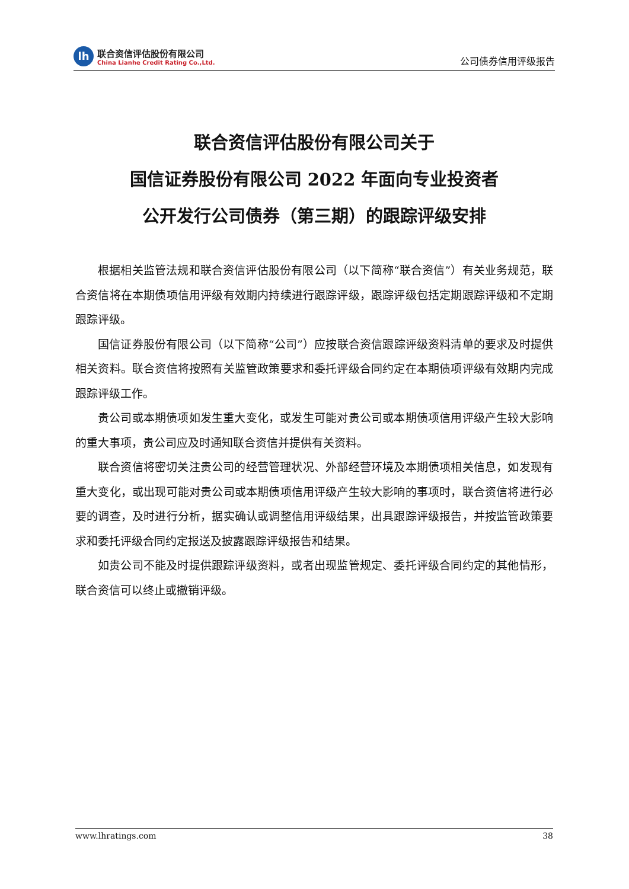lh
联合资信评估股份有限公司
China Lianhe Credit Rating Co.,Ltd.
公司债券信用评级报告
联合资信评估股份有限公司关于
国信证券股份有限公司 2022 年面向专业投资者
公开发行公司债券（第三期）的跟踪评级安排
根据相关监管法规和联合资信评估股份有限公司（以下简称“联合资信”）有关业务规范，联合资信将在本期债项信用评级有效期内持续进行跟踪评级，跟踪评级包括定期跟踪评级和不定期跟踪评级。
国信证券股份有限公司（以下简称“公司”）应按联合资信跟踪评级资料清单的要求及时提供相关资料。联合资信将按照有关监管政策要求和委托评级合同约定在本期债项评级有效期内完成跟踪评级工作。
贵公司或本期债项如发生重大变化，或发生可能对贵公司或本期债项信用评级产生较大影响的重大事项，贵公司应及时通知联合资信并提供有关资料。
联合资信将密切关注贵公司的经营管理状况、外部经营环境及本期债项相关信息，如发现有重大变化，或出现可能对贵公司或本期债项信用评级产生较大影响的事项时，联合资信将进行必要的调查，及时进行分析，据实确认或调整信用评级结果，出具跟踪评级报告，并按监管政策要求和委托评级合同约定报送及披露跟踪评级报告和结果。
如贵公司不能及时提供跟踪评级资料，或者出现监管规定、委托评级合同约定的其他情形，联合资信可以终止或撤销评级。
www.lhratings.com 38